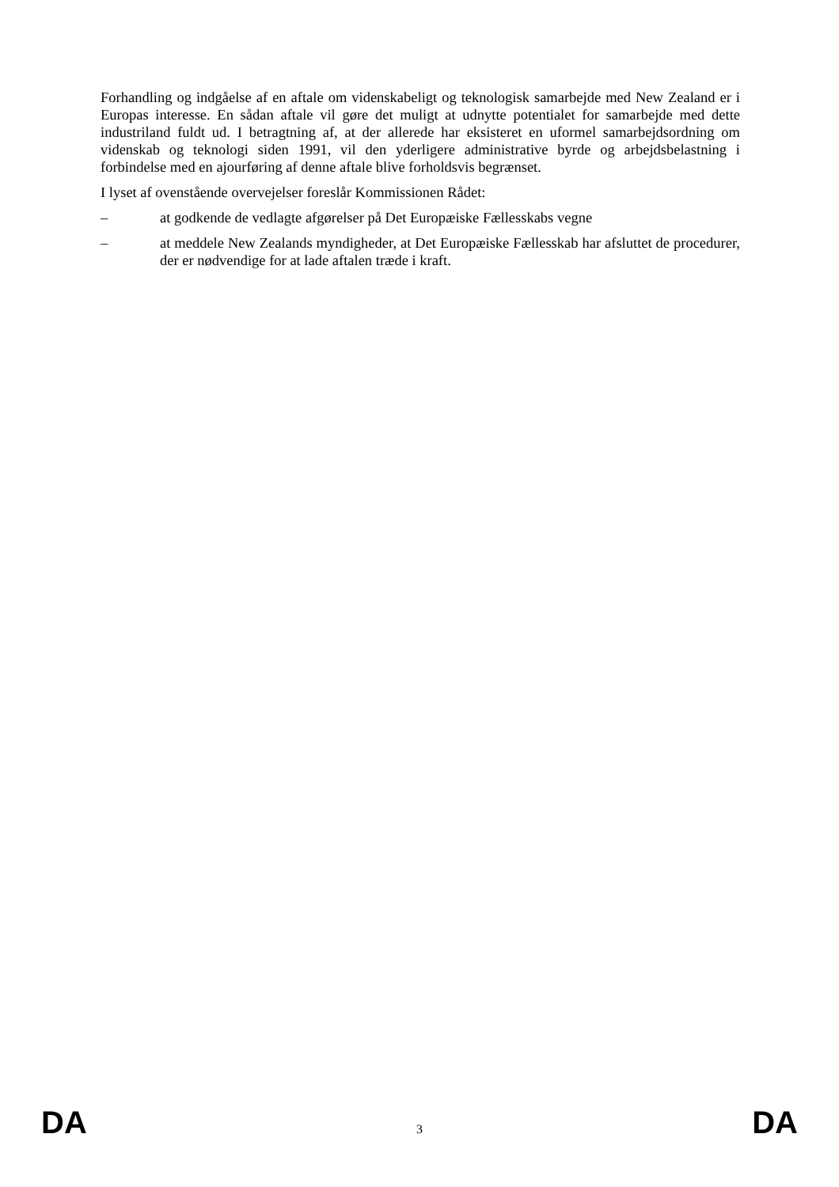Forhandling og indgåelse af en aftale om videnskabeligt og teknologisk samarbejde med New Zealand er i Europas interesse. En sådan aftale vil gøre det muligt at udnytte potentialet for samarbejde med dette industriland fuldt ud. I betragtning af, at der allerede har eksisteret en uformel samarbejdsordning om videnskab og teknologi siden 1991, vil den yderligere administrative byrde og arbejdsbelastning i forbindelse med en ajourføring af denne aftale blive forholdsvis begrænset.
I lyset af ovenstående overvejelser foreslår Kommissionen Rådet:
– at godkende de vedlagte afgørelser på Det Europæiske Fællesskabs vegne
– at meddele New Zealands myndigheder, at Det Europæiske Fællesskab har afsluttet de procedurer, der er nødvendige for at lade aftalen træde i kraft.
DA 3 DA